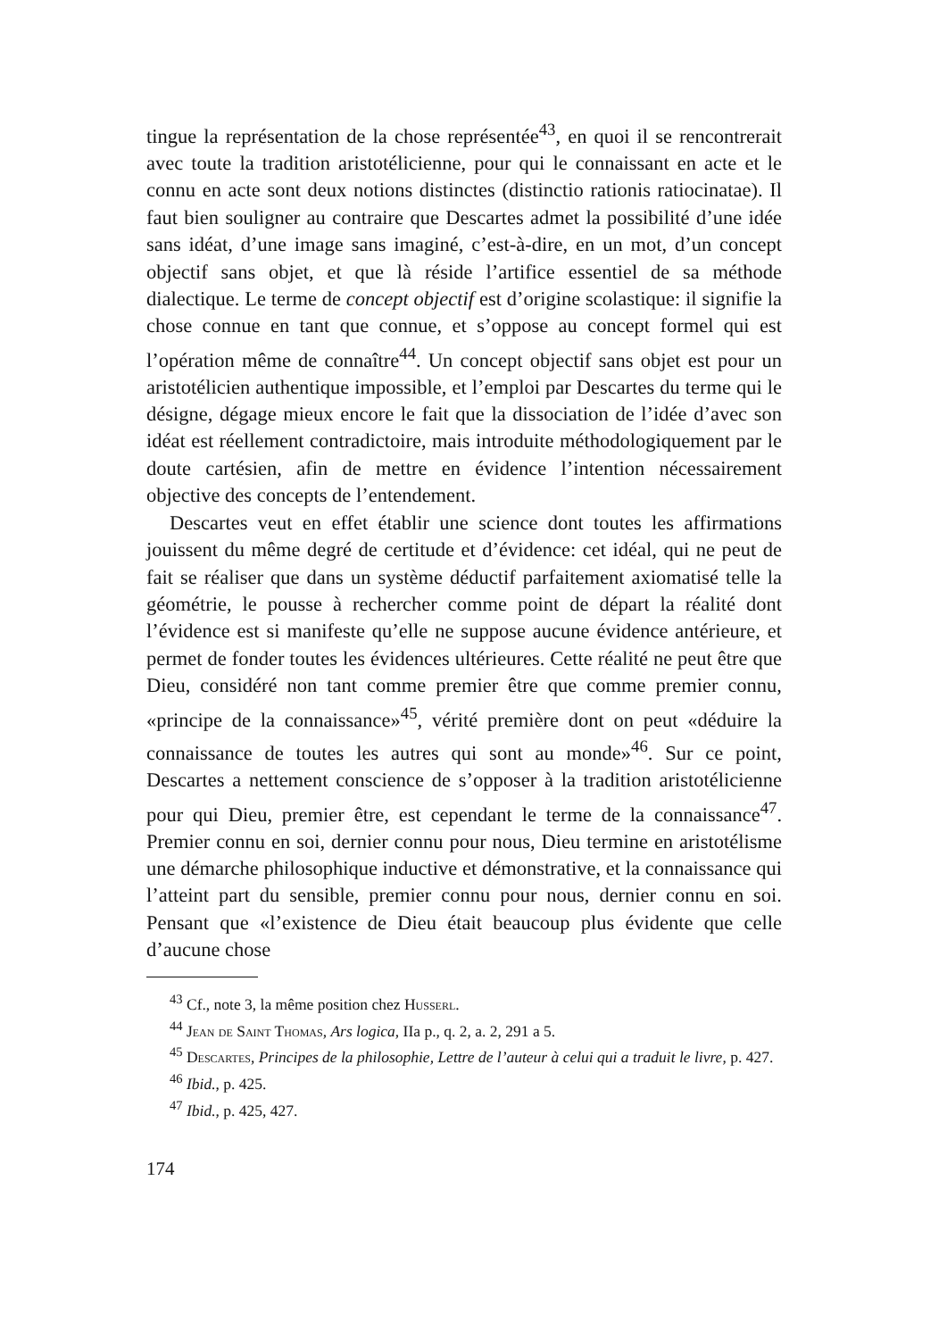tingue la représentation de la chose représentée<sup>43</sup>, en quoi il se rencontrerait avec toute la tradition aristotélicienne, pour qui le connaissant en acte et le connu en acte sont deux notions distinctes (distinctio rationis ratiocinatae). Il faut bien souligner au contraire que Descartes admet la possibilité d’une idée sans idéat, d’une image sans imaginé, c’est-à-dire, en un mot, d’un concept objectif sans objet, et que là réside l’artifice essentiel de sa méthode dialectique. Le terme de concept objectif est d’origine scolastique: il signifie la chose connue en tant que connue, et s’oppose au concept formel qui est l’opération même de connaître<sup>44</sup>. Un concept objectif sans objet est pour un aristotélicien authentique impossible, et l’emploi par Descartes du terme qui le désigne, dégage mieux encore le fait que la dissociation de l’idée d’avec son idéat est réellement contradictoire, mais introduite méthodologiquement par le doute cartésien, afin de mettre en évidence l’intention nécessairement objective des concepts de l’entendement.
Descartes veut en effet établir une science dont toutes les affirmations jouissent du même degré de certitude et d’évidence: cet idéal, qui ne peut de fait se réaliser que dans un système déductif parfaitement axiomatisé telle la géométrie, le pousse à rechercher comme point de départ la réalité dont l’évidence est si manifeste qu’elle ne suppose aucune évidence antérieure, et permet de fonder toutes les évidences ultérieures. Cette réalité ne peut être que Dieu, considéré non tant comme premier être que comme premier connu, «principe de la connaissance»<sup>45</sup>, vérité première dont on peut «déduire la connaissance de toutes les autres qui sont au monde»<sup>46</sup>. Sur ce point, Descartes a nettement conscience de s’opposer à la tradition aristotélicienne pour qui Dieu, premier être, est cependant le terme de la connaissance<sup>47</sup>. Premier connu en soi, dernier connu pour nous, Dieu termine en aristotélisme une démarche philosophique inductive et démonstrative, et la connaissance qui l’atteint part du sensible, premier connu pour nous, dernier connu en soi. Pensant que «l’existence de Dieu était beaucoup plus évidente que celle d’aucune chose
<sup>43</sup> Cf., note 3, la même position chez Husserl.
<sup>44</sup> Jean de Saint Thomas, Ars logica, IIa p., q. 2, a. 2, 291 a 5.
<sup>45</sup> Descartes, Principes de la philosophie, Lettre de l’auteur à celui qui a traduit le livre, p. 427.
<sup>46</sup> Ibid., p. 425.
<sup>47</sup> Ibid., p. 425, 427.
174